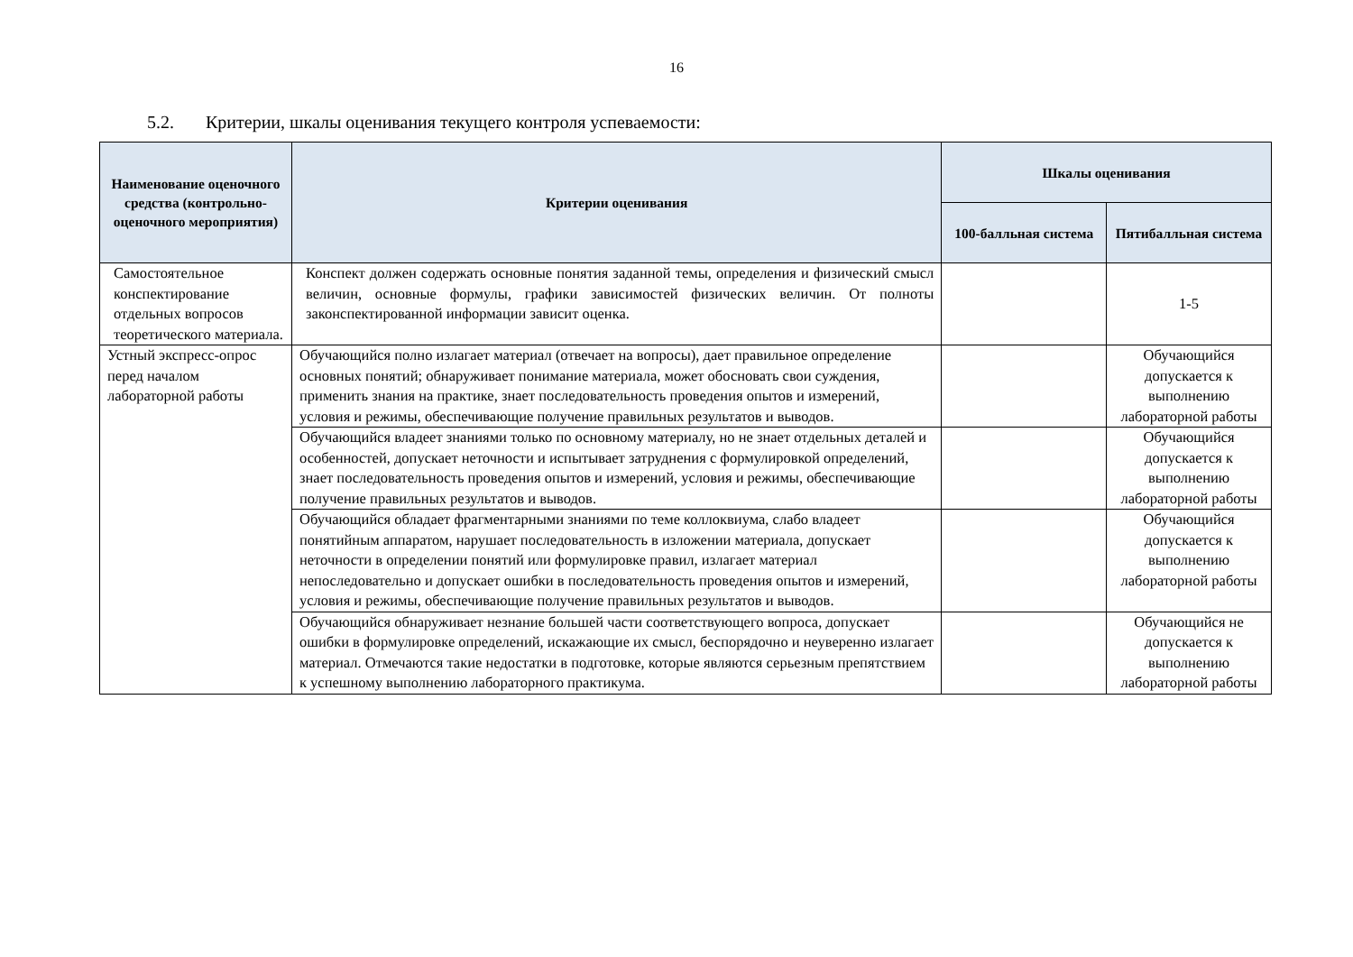16
5.2. Критерии, шкалы оценивания текущего контроля успеваемости:
| Наименование оценочного средства (контрольно-оценочного мероприятия) | Критерии оценивания | Шкалы оценивания | |
| --- | --- | --- | --- |
| | | 100-балльная система | Пятибалльная система |
| Самостоятельное конспектирование отдельных вопросов теоретического материала. | Конспект должен содержать основные понятия заданной темы, определения и физический смысл величин, основные формулы, графики зависимостей физических величин. От полноты законспектированной информации зависит оценка. | | 1-5 |
| Устный экспресс-опрос перед началом лабораторной работы | Обучающийся полно излагает материал (отвечает на вопросы), дает правильное определение основных понятий; обнаруживает понимание материала, может обосновать свои суждения, применить знания на практике, знает последовательность проведения опытов и измерений, условия и режимы, обеспечивающие получение правильных результатов и выводов. | | Обучающийся допускается к выполнению лабораторной работы |
| | Обучающийся владеет знаниями только по основному материалу, но не знает отдельных деталей и особенностей, допускает неточности и испытывает затруднения с формулировкой определений, знает последовательность проведения опытов и измерений, условия и режимы, обеспечивающие получение правильных результатов и выводов. | | Обучающийся допускается к выполнению лабораторной работы |
| | Обучающийся обладает фрагментарными знаниями по теме коллоквиума, слабо владеет понятийным аппаратом, нарушает последовательность в изложении материала, допускает неточности в определении понятий или формулировке правил, излагает материал непоследовательно и допускает ошибки в последовательность проведения опытов и измерений, условия и режимы, обеспечивающие получение правильных результатов и выводов. | | Обучающийся допускается к выполнению лабораторной работы |
| | Обучающийся обнаруживает незнание большей части соответствующего вопроса, допускает ошибки в формулировке определений, искажающие их смысл, беспорядочно и неуверенно излагает материал. Отмечаются такие недостатки в подготовке, которые являются серьезным препятствием к успешному выполнению лабораторного практикума. | | Обучающийся не допускается к выполнению лабораторной работы |